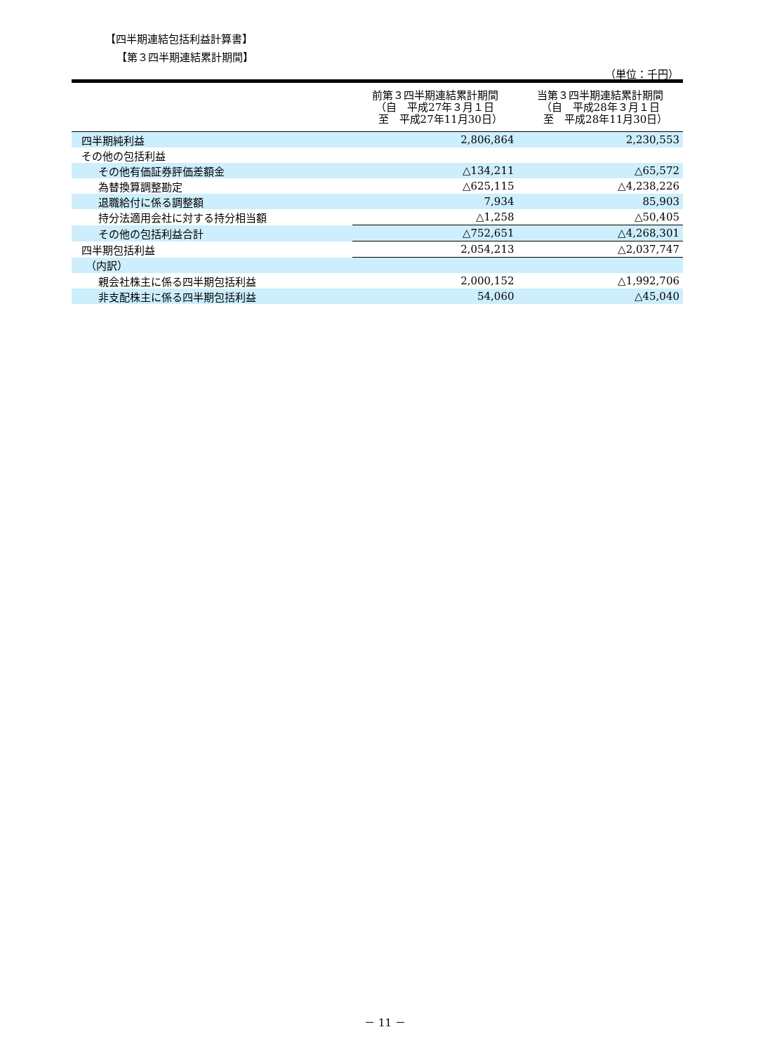【四半期連結包括利益計算書】
【第３四半期連結累計期間】
（単位：千円）
| | 前第３四半期連結累計期間 （自 平成27年３月１日 至 平成27年11月30日） | 当第３四半期連結累計期間 （自 平成28年３月１日 至 平成28年11月30日） |
| --- | --- | --- |
| 四半期純利益 | 2,806,864 | 2,230,553 |
| その他の包括利益 | | |
| その他有価証券評価差額金 | △134,211 | △65,572 |
| 為替換算調整勘定 | △625,115 | △4,238,226 |
| 退職給付に係る調整額 | 7,934 | 85,903 |
| 持分法適用会社に対する持分相当額 | △1,258 | △50,405 |
| その他の包括利益合計 | △752,651 | △4,268,301 |
| 四半期包括利益 | 2,054,213 | △2,037,747 |
| （内訳） | | |
| 親会社株主に係る四半期包括利益 | 2,000,152 | △1,992,706 |
| 非支配株主に係る四半期包括利益 | 54,060 | △45,040 |
－ 11 －